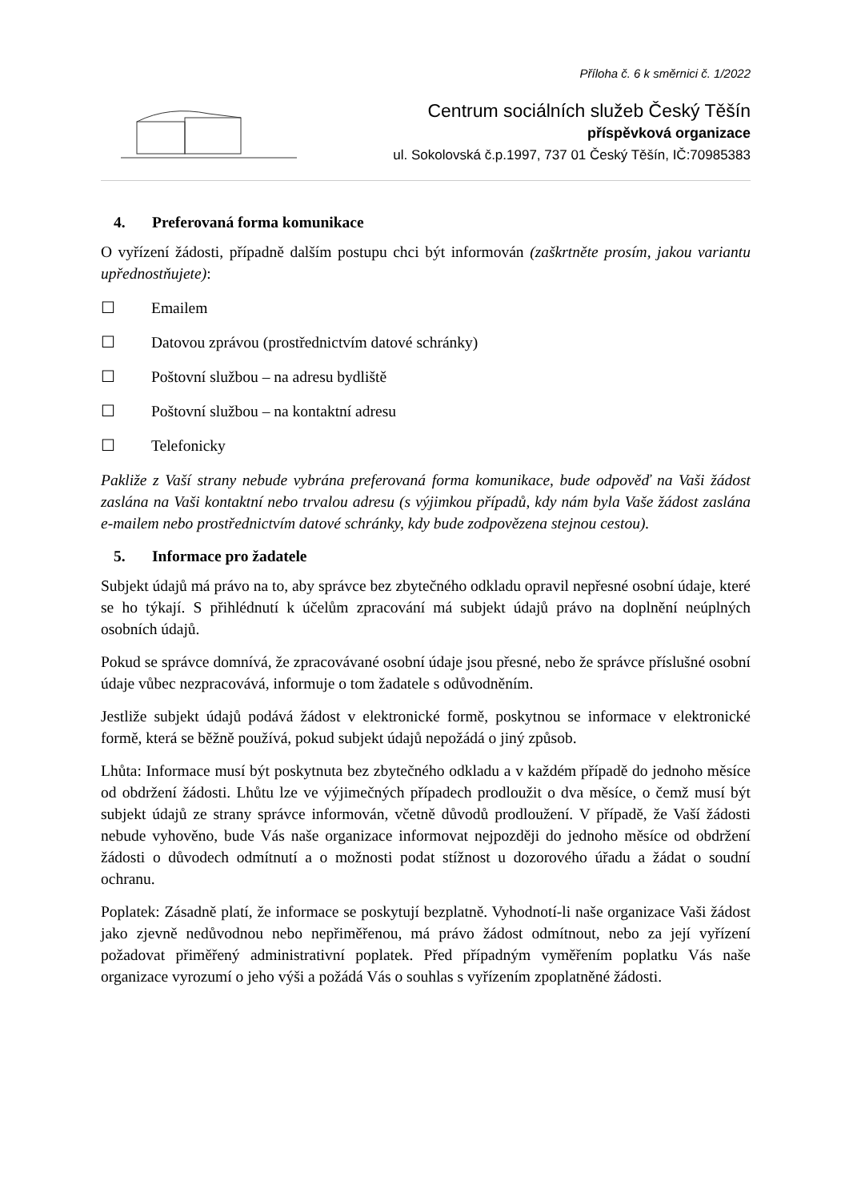Příloha č. 6 k směrnici č. 1/2022
Centrum sociálních služeb Český Těšín
příspěvková organizace
ul. Sokolovská č.p.1997, 737 01 Český Těšín, IČ:70985383
4. Preferovaná forma komunikace
O vyřízení žádosti, případně dalším postupu chci být informován (zaškrtněte prosím, jakou variantu upřednostňujete):
☐ Emailem
☐ Datovou zprávou (prostřednictvím datové schránky)
☐ Poštovní službou – na adresu bydliště
☐ Poštovní službou – na kontaktní adresu
☐ Telefonicky
Pakliže z Vaší strany nebude vybrána preferovaná forma komunikace, bude odpověď na Vaši žádost zaslána na Vaši kontaktní nebo trvalou adresu (s výjimkou případů, kdy nám byla Vaše žádost zaslána e-mailem nebo prostřednictvím datové schránky, kdy bude zodpovězena stejnou cestou).
5. Informace pro žadatele
Subjekt údajů má právo na to, aby správce bez zbytečného odkladu opravil nepřesné osobní údaje, které se ho týkají. S přihlédnutí k účelům zpracování má subjekt údajů právo na doplnění neúplných osobních údajů.
Pokud se správce domnívá, že zpracovávané osobní údaje jsou přesné, nebo že správce příslušné osobní údaje vůbec nezpracovává, informuje o tom žadatele s odůvodněním.
Jestliže subjekt údajů podává žádost v elektronické formě, poskytnou se informace v elektronické formě, která se běžně používá, pokud subjekt údajů nepožádá o jiný způsob.
Lhůta: Informace musí být poskytnuta bez zbytečného odkladu a v každém případě do jednoho měsíce od obdržení žádosti. Lhůtu lze ve výjimečných případech prodloužit o dva měsíce, o čemž musí být subjekt údajů ze strany správce informován, včetně důvodů prodloužení. V případě, že Vaší žádosti nebude vyhověno, bude Vás naše organizace informovat nejpozději do jednoho měsíce od obdržení žádosti o důvodech odmítnutí a o možnosti podat stížnost u dozorového úřadu a žádat o soudní ochranu.
Poplatek: Zásadně platí, že informace se poskytují bezplatně. Vyhodnotí-li naše organizace Vaši žádost jako zjevně nedůvodnou nebo nepřiměřenou, má právo žádost odmítnout, nebo za její vyřízení požadovat přiměřený administrativní poplatek. Před případným vyměřením poplatku Vás naše organizace vyrozumí o jeho výši a požádá Vás o souhlas s vyřízením zpoplatněné žádosti.